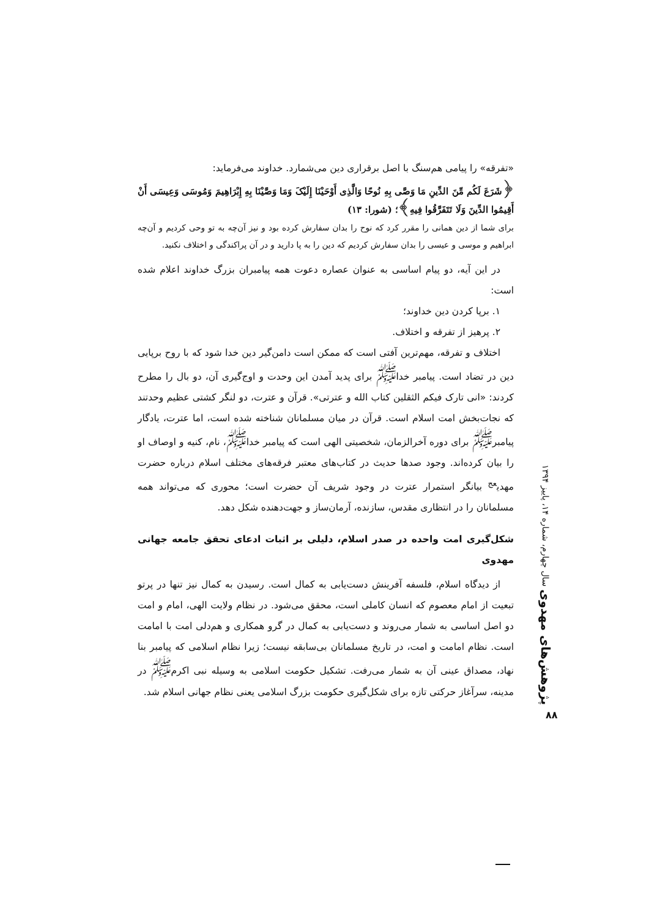«تفرقه» را پیامی هم‌سنگ با اصل برقراری دین می‌شمارد. خداوند می‌فرماید:
﴿شَرَعَ لَکُم مِّنَ الدِّینِ مَا وَصَّى بِهِ نُوحًا وَالَّذِی أَوْحَیْنَا إِلَیْکَ وَمَا وَصَّیْنَا بِهِ إِبْرَاهِیمَ وَمُوسَى وَعِیسَى أَنْ أَقِیمُوا الدِّینَ وَلَا تَتَفَرَّقُوا فِیهِ﴾؛ (شورا: ۱۳)
برای شما از دین همانی را مقرر کرد که نوح را بدان سفارش کرده بود و نیز آن‌چه به تو وحی کردیم و آن‌چه ابراهیم و موسی و عیسی را بدان سفارش کردیم که دین را به پا دارید و در آن پراکندگی و اختلاف نکنید.
در این آیه، دو پیام اساسی به عنوان عصاره دعوت همه پیامبران بزرگ خداوند اعلام شده است:
۱. برپا کردن دین خداوند؛
۲. پرهیز از تفرقه و اختلاف.
اختلاف و تفرقه، مهم‌ترین آفتی است که ممکن است دامن‌گیر دین خدا شود که با روح برپایی دین در تضاد است. پیامبر خدا<sup>ﷺ</sup> برای پدید آمدن این وحدت و اوج‌گیری آن، دو بال را مطرح کردند: «انی تارک فیکم الثقلین کتاب الله و عترتی». قرآن و عترت، دو لنگر کشتی عظیم وحدتند که نجات‌بخش امت اسلام است. قرآن در میان مسلمانان شناخته شده است، اما عترت، یادگار پیامبر<sup>ﷺ</sup> برای دوره آخرالزمان، شخصیتی الهی است که پیامبر خدا<sup>ﷺ</sup>، نام، کنیه و اوصاف او را بیان کرده‌اند. وجود صدها حدیث در کتاب‌های معتبر فرقه‌های مختلف اسلام درباره حضرت مهدی<sup>عج</sup> بیانگر استمرار عترت در وجود شریف آن حضرت است؛ محوری که می‌تواند همه مسلمانان را در انتظاری مقدس، سازنده، آرمان‌ساز و جهت‌دهنده شکل دهد.
شکل‌گیری امت واحده در صدر اسلام، دلیلی بر اثبات ادعای تحقق جامعه جهانی مهدوی
از دیدگاه اسلام، فلسفه آفرینش دست‌یابی به کمال است. رسیدن به کمال نیز تنها در پرتو تبعیت از امام معصوم که انسان کاملی است، محقق می‌شود. در نظام ولایت الهی، امام و امت دو اصل اساسی به شمار می‌روند و دست‌یابی به کمال در گرو همکاری و هم‌دلی امت با امامت است. نظام امامت و امت، در تاریخ مسلمانان بی‌سابقه نیست؛ زیرا نظام اسلامی که پیامبر بنا نهاد، مصداق عینی آن به شمار می‌رفت. تشکیل حکومت اسلامی به وسیله نبی اکرم<sup>ﷺ</sup> در مدینه، سرآغاز حرکتی تازه برای شکل‌گیری حکومت بزرگ اسلامی یعنی نظام جهانی اسلام شد.
پژوهش‌های مهدوی سال چهارم، شماره ۱۴، پاییز ۱۳۹۴
۸۸